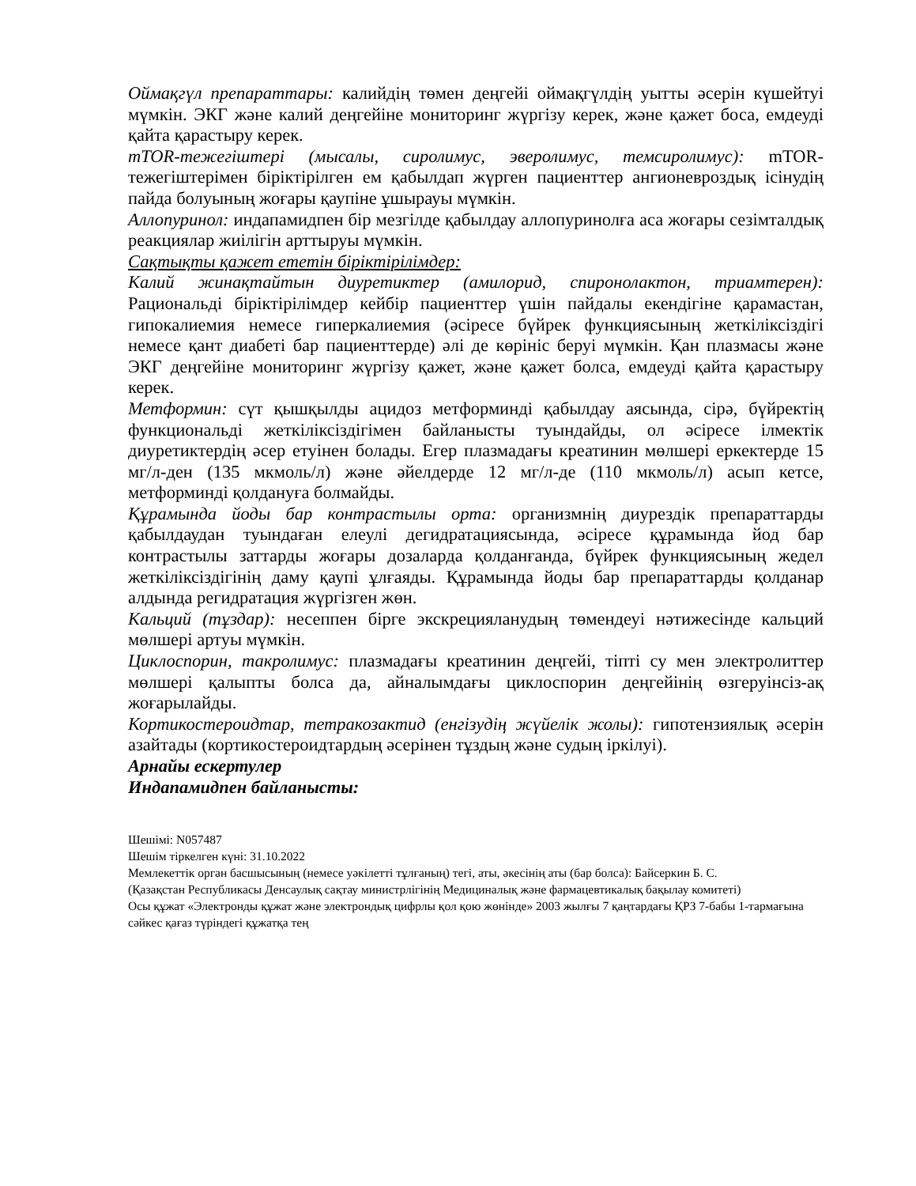Оймақгүл препараттары: калийдің төмен деңгейі оймақгүлдің уытты әсерін күшейтуі мүмкін. ЭКГ және калий деңгейіне мониторинг жүргізу керек, және қажет боса, емдеуді қайта қарастыру керек.
mTOR-тежегіштері (мысалы, сиролимус, эверолимус, темсиролимус): mTOR-тежегіштерімен біріктірілген ем қабылдап жүрген пациенттер ангионевроздық ісінудің пайда болуының жоғары қаупіне ұшырауы мүмкін.
Аллопуринол: индапамидпен бір мезгілде қабылдау аллопуринолға аса жоғары сезімталдық реакциялар жиілігін арттыруы мүмкін.
Сақтықты қажет ететін біріктірілімдер:
Калий жинақтайтын диуретиктер (амилорид, спиронолактон, триамтерен): Рациональді біріктірілімдер кейбір пациенттер үшін пайдалы екендігіне қарамастан, гипокалиемия немесе гиперкалиемия (әсіресе бүйрек функциясының жеткіліксіздігі немесе қант диабеті бар пациенттерде) әлі де көрініс беруі мүмкін. Қан плазмасы және ЭКГ деңгейіне мониторинг жүргізу қажет, және қажет болса, емдеуді қайта қарастыру керек.
Метформин: сүт қышқылды ацидоз метформинді қабылдау аясында, сірә, бүйректің функциональді жеткіліксіздігімен байланысты туындайды, ол әсіресе ілмектік диуретиктердің әсер етуінен болады. Егер плазмадағы креатинин мөлшері еркектерде 15 мг/л-ден (135 мкмоль/л) және әйелдерде 12 мг/л-де (110 мкмоль/л) асып кетсе, метформинді қолдануға болмайды.
Құрамында йоды бар контрастылы орта: организмнің диурездік препараттарды қабылдаудан туындаған елеулі дегидратациясында, әсіресе құрамында йод бар контрастылы заттарды жоғары дозаларда қолданғанда, бүйрек функциясының жедел жеткіліксіздігінің даму қаупі ұлғаяды. Құрамында йоды бар препараттарды қолданар алдында регидратация жүргізген жөн.
Кальций (тұздар): несеппен бірге экскрецияланудың төмендеуі нәтижесінде кальций мөлшері артуы мүмкін.
Циклоспорин, такролимус: плазмадағы креатинин деңгейі, тіпті су мен электролиттер мөлшері қалыпты болса да, айналымдағы циклоспорин деңгейінің өзгеруінсіз-ақ жоғарылайды.
Кортикостероидтар, тетракозактид (енгізудің жүйелік жолы): гипотензиялық әсерін азайтады (кортикостероидтардың әсерінен тұздың және судың іркілуі).
Арнайы ескертулер
Индапамидпен байланысты:
Шешімі: N057487
Шешім тіркелген күні: 31.10.2022
Мемлекеттік орган басшысының (немесе уәкілетті тұлғаның) тегі, аты, әкесінің аты (бар болса): Байсеркин Б. С.
(Қазақстан Республикасы Денсаулық сақтау министрлігінің Медициналық және фармацевтикалық бақылау комитеті)
Осы құжат «Электронды құжат және электрондық цифрлы қол қою жөнінде» 2003 жылғы 7 қаңтардағы ҚРЗ 7-бабы 1-тармағына сәйкес қағаз түріндегі құжатқа тең